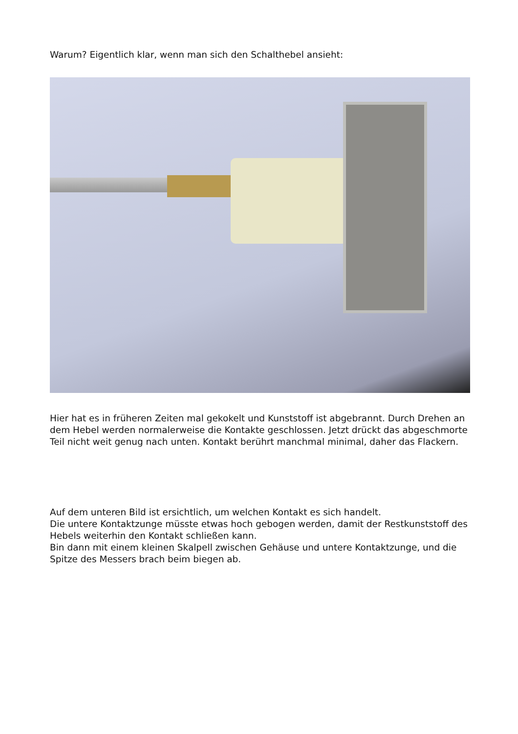Warum? Eigentlich klar, wenn man sich den Schalthebel ansieht:
Hier hat es in früheren Zeiten mal gekokelt und Kunststoff ist abgebrannt. Durch Drehen an dem Hebel werden normalerweise die Kontakte geschlossen. Jetzt drückt das abgeschmorte Teil nicht weit genug nach unten. Kontakt berührt manchmal minimal, daher das Flackern.
Auf dem unteren Bild ist ersichtlich, um welchen Kontakt es sich handelt.
Die untere Kontaktzunge müsste etwas hoch gebogen werden, damit der Restkunststoff des Hebels weiterhin den Kontakt schließen kann.
Bin dann mit einem kleinen Skalpell zwischen Gehäuse und untere Kontaktzunge, und die Spitze des Messers brach beim biegen ab.